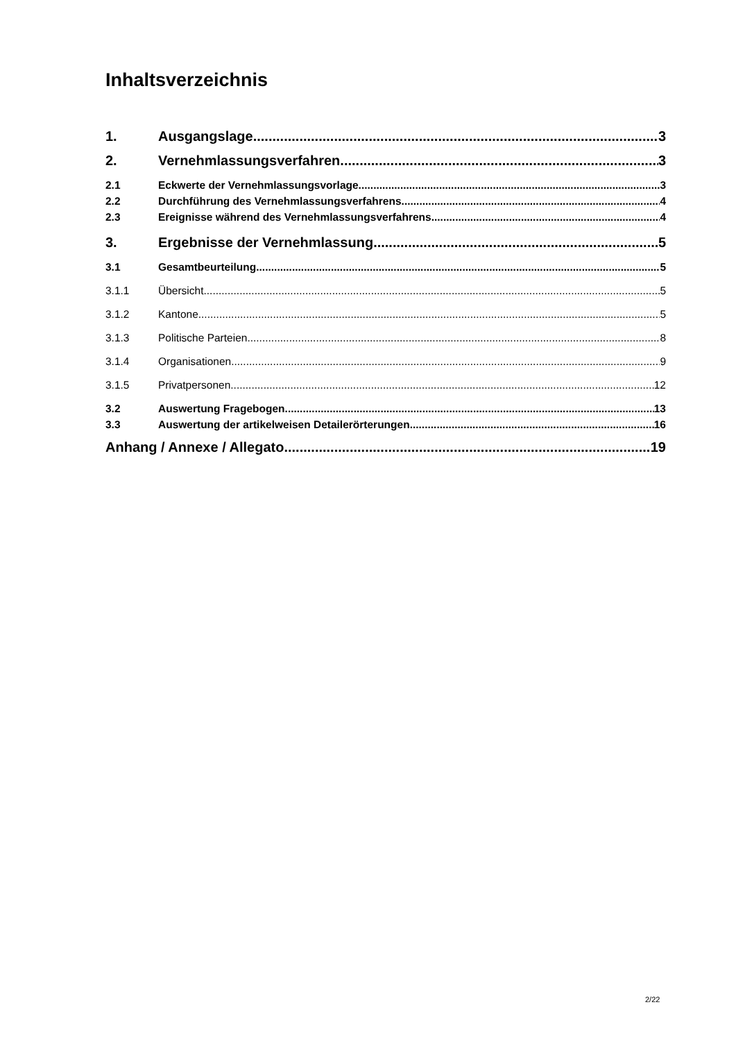Inhaltsverzeichnis
1. Ausgangslage 3
2. Vernehmlassungsverfahren 3
2.1 Eckwerte der Vernehmlassungsvorlage 3
2.2 Durchführung des Vernehmlassungsverfahrens 4
2.3 Ereignisse während des Vernehmlassungsverfahrens 4
3. Ergebnisse der Vernehmlassung 5
3.1 Gesamtbeurteilung 5
3.1.1 Übersicht 5
3.1.2 Kantone 5
3.1.3 Politische Parteien 8
3.1.4 Organisationen 9
3.1.5 Privatpersonen 12
3.2 Auswertung Fragebogen 13
3.3 Auswertung der artikelweisen Detailerörterungen 16
Anhang / Annexe / Allegato 19
2/22